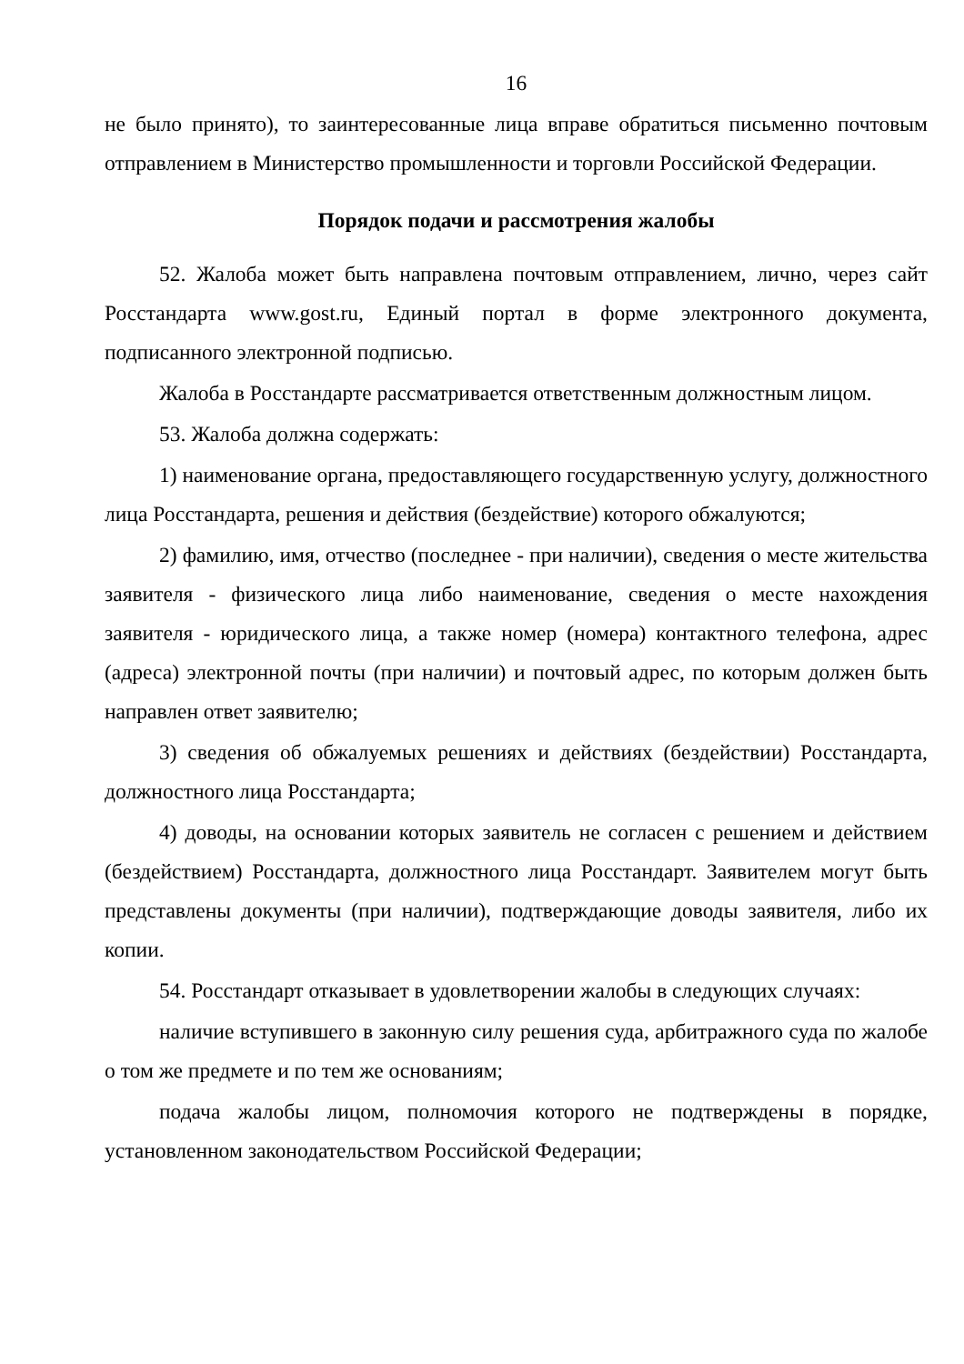16
не было принято), то заинтересованные лица вправе обратиться письменно почтовым отправлением в Министерство промышленности и торговли Российской Федерации.
Порядок подачи и рассмотрения жалобы
52. Жалоба может быть направлена почтовым отправлением, лично, через сайт Росстандарта www.gost.ru, Единый портал в форме электронного документа, подписанного электронной подписью.
Жалоба в Росстандарте рассматривается ответственным должностным лицом.
53. Жалоба должна содержать:
1) наименование органа, предоставляющего государственную услугу, должностного лица Росстандарта, решения и действия (бездействие) которого обжалуются;
2) фамилию, имя, отчество (последнее - при наличии), сведения о месте жительства заявителя - физического лица либо наименование, сведения о месте нахождения заявителя - юридического лица, а также номер (номера) контактного телефона, адрес (адреса) электронной почты (при наличии) и почтовый адрес, по которым должен быть направлен ответ заявителю;
3) сведения об обжалуемых решениях и действиях (бездействии) Росстандарта, должностного лица Росстандарта;
4) доводы, на основании которых заявитель не согласен с решением и действием (бездействием) Росстандарта, должностного лица Росстандарт. Заявителем могут быть представлены документы (при наличии), подтверждающие доводы заявителя, либо их копии.
54. Росстандарт отказывает в удовлетворении жалобы в следующих случаях:
наличие вступившего в законную силу решения суда, арбитражного суда по жалобе о том же предмете и по тем же основаниям;
подача жалобы лицом, полномочия которого не подтверждены в порядке, установленном законодательством Российской Федерации;